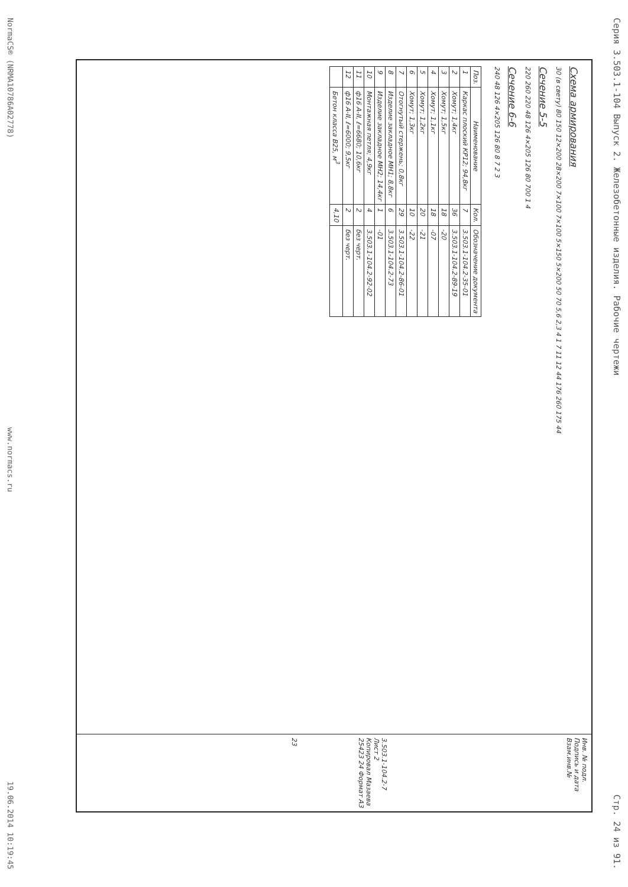Серия 3.503.1-104 Выпуск 2. Железобетонные изделия. Рабочие чертежи Стр. 24 из 91.
Схема армирования
30 (в свету) 80 150 12×200 28×200 7×100 7×100 5×150 5×200 50 70 5,6 2,3 4 1 7 11 12 44 176 260 175 44
Сечение 5-5
220 260 220 48 126 4×205 126 80 700 1 4
Сечение 6-6
240 48 126 4×205 126 80 8 7 2 3
| Поз. | Наименование | Кол. | Обозначение документа |
| --- | --- | --- | --- |
| 1 | Каркас плоский КР12; 94,8кг | 7 | 3.503.1-104.2-35-01 |
| 2 | Хомут; 1,4кг | 36 | 3.503.1-104.2-89-19 |
| 3 | Хомут; 1,5кг | 18 | -20 |
| 4 | Хомут; 1,1кг | 18 | -07 |
| 5 | Хомут; 1,2кг | 20 | -21 |
| 6 | Хомут; 1,3кг | 10 | -22 |
| 7 | Отогнутый стержень; 0,8кг | 29 | 3.503.1-104.2-86-01 |
| 8 | Изделие закладное МН1; 8,8кг | 6 | 3.503.1-104.2-73 |
| 9 | Изделие закладное МН2; 14,4кг | 1 | -01 |
| 10 | Монтажная петля; 4,9кг | 4 | 3.503.1-104.2-92-02 |
| 11 | ф16 А-II, ℓ=6680; 10,6кг | 2 | без черт. |
| 12 | ф16 А-II, ℓ=6000; 9,5кг | 2 | без черт. |
| | Бетон класса В25, м<sup>3</sup> | 4,10 | |
Инв. № подл. Подпись и дата Взам.инв.№
3.503.1-104.2-7
Лист 2
Копировал Мазаева 25423 24 Формат А3
23
NormaCS® (NRMA10786A02778) www.normacs.ru 19.06.2014 10:19:45